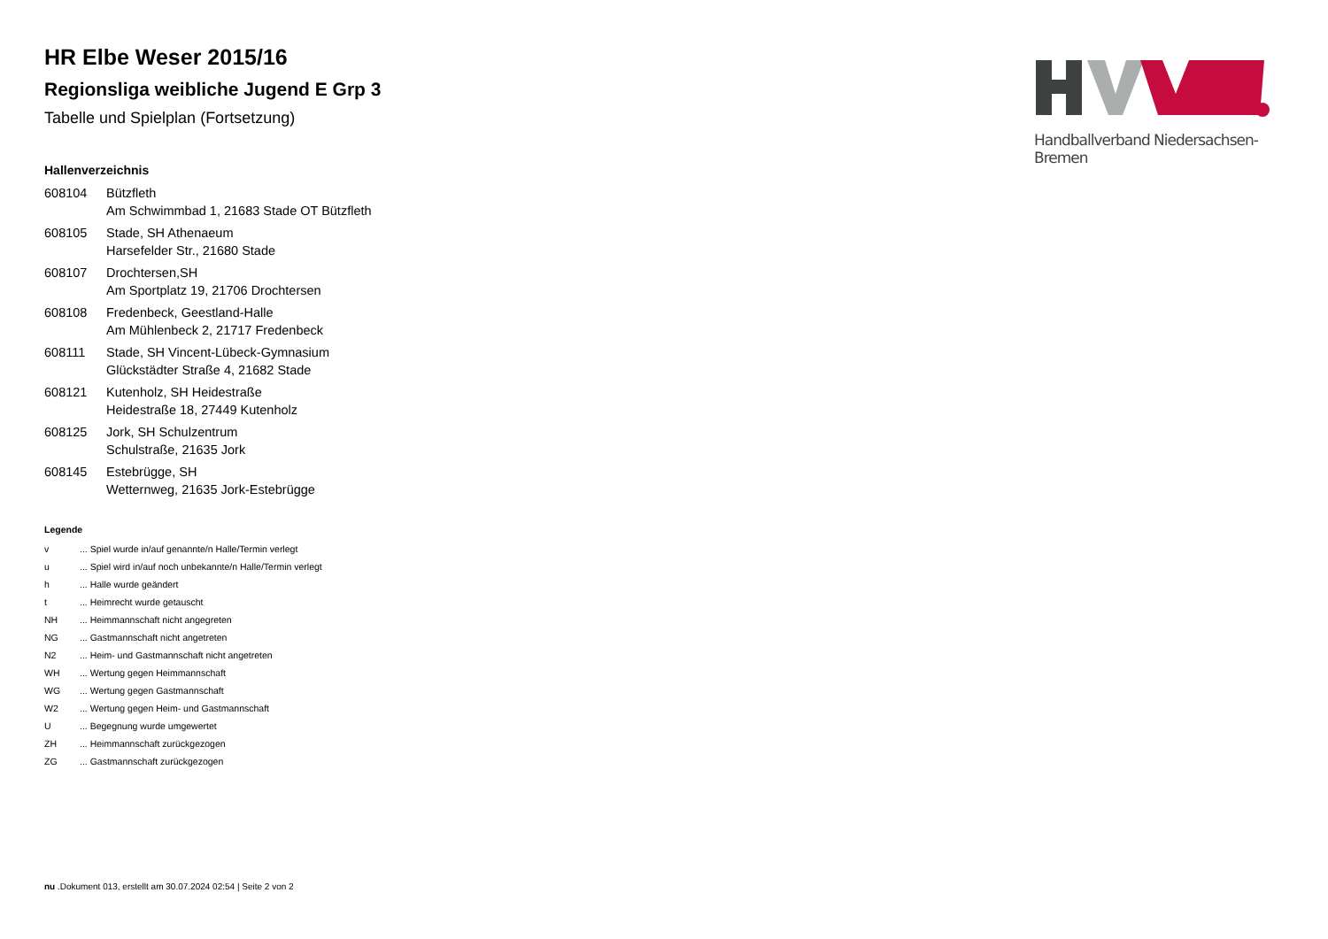Handballverband Niedersachsen-Bremen
HR Elbe Weser 2015/16
Regionsliga weibliche Jugend E Grp 3
Tabelle und Spielplan (Fortsetzung)
Hallenverzeichnis
| 608104 | Bützfleth |
| | Am Schwimmbad 1, 21683 Stade OT Bützfleth |
| 608105 | Stade, SH Athenaeum |
| | Harsefelder Str., 21680 Stade |
| 608107 | Drochtersen,SH |
| | Am Sportplatz 19, 21706 Drochtersen |
| 608108 | Fredenbeck, Geestland-Halle |
| | Am Mühlenbeck 2, 21717 Fredenbeck |
| 608111 | Stade, SH Vincent-Lübeck-Gymnasium |
| | Glückstädter Straße 4, 21682 Stade |
| 608121 | Kutenholz, SH Heidestraße |
| | Heidestraße 18, 27449 Kutenholz |
| 608125 | Jork, SH Schulzentrum |
| | Schulstraße, 21635 Jork |
| 608145 | Estebrügge, SH |
| | Wetternweg, 21635 Jork-Estebrügge |
Legende
| v | ... Spiel wurde in/auf genannte/n Halle/Termin verlegt |
| u | ... Spiel wird in/auf noch unbekannte/n Halle/Termin verlegt |
| h | ... Halle wurde geändert |
| t | ... Heimrecht wurde getauscht |
| NH | ... Heimmannschaft nicht angegreten |
| NG | ... Gastmannschaft nicht angetreten |
| N2 | ... Heim- und Gastmannschaft nicht angetreten |
| WH | ... Wertung gegen Heimmannschaft |
| WG | ... Wertung gegen Gastmannschaft |
| W2 | ... Wertung gegen Heim- und Gastmannschaft |
| U | ... Begegnung wurde umgewertet |
| ZH | ... Heimmannschaft zurückgezogen |
| ZG | ... Gastmannschaft zurückgezogen |
nu .Dokument 013, erstellt am 30.07.2024 02:54 | Seite 2 von 2